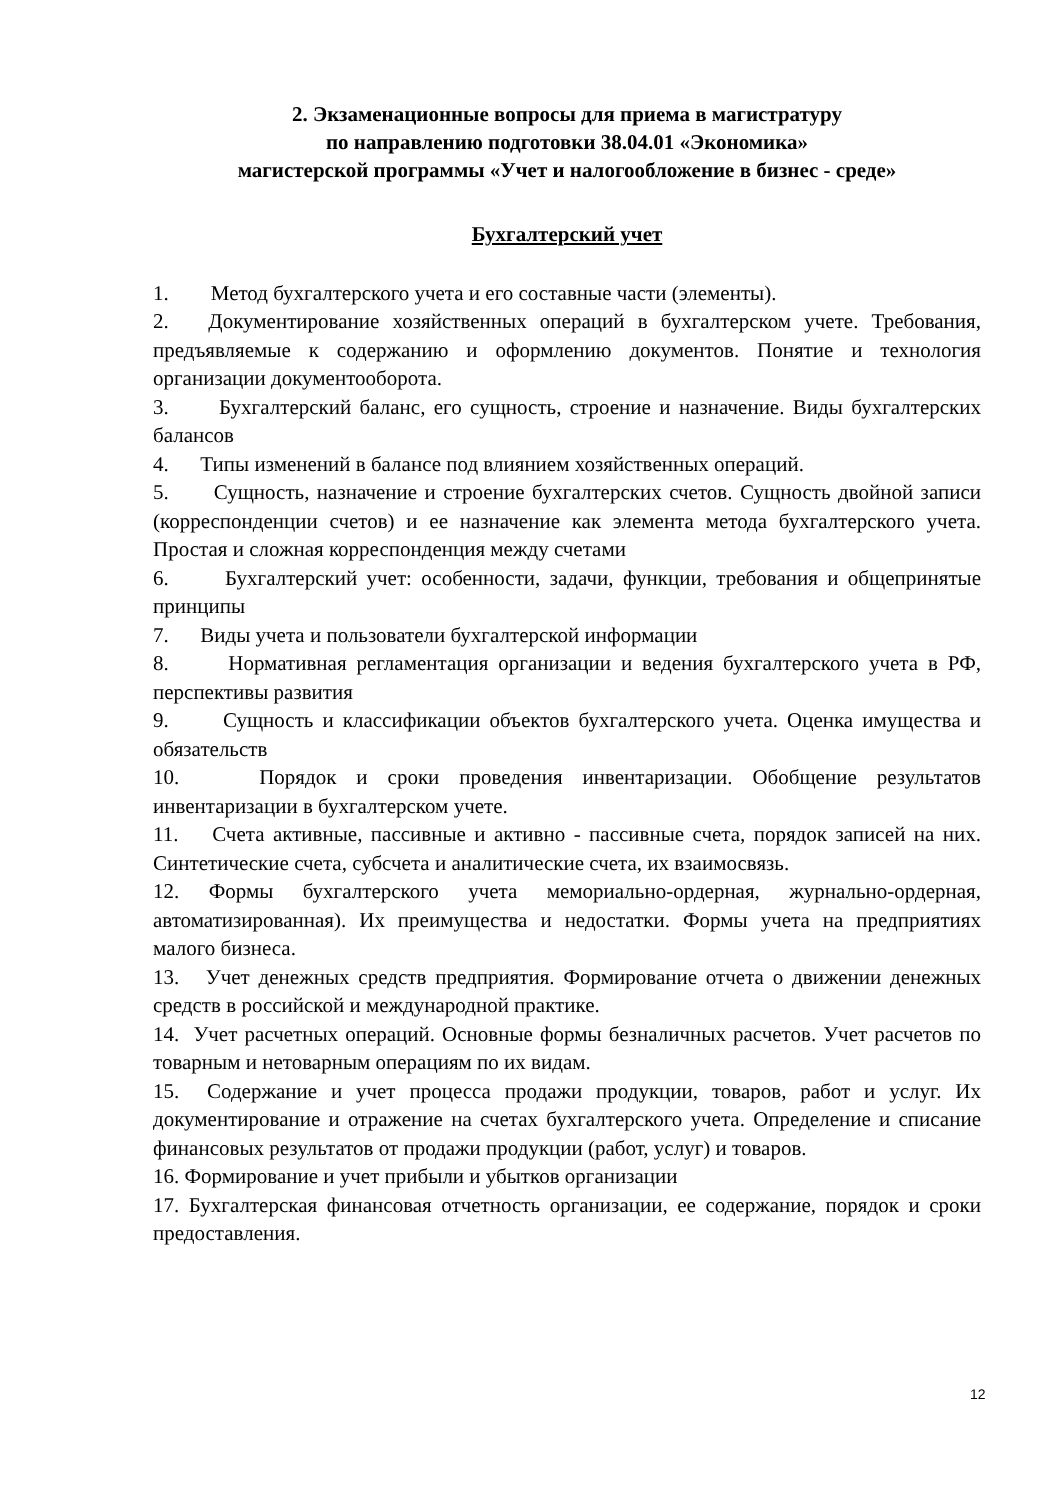2. Экзаменационные вопросы для приема в магистратуру
по направлению подготовки 38.04.01 «Экономика»
магистерской программы «Учет и налогообложение в бизнес - среде»
Бухгалтерский учет
1. Метод бухгалтерского учета и его составные части (элементы).
2. Документирование хозяйственных операций в бухгалтерском учете. Требования, предъявляемые к содержанию и оформлению документов. Понятие и технология организации документооборота.
3. Бухгалтерский баланс, его сущность, строение и назначение. Виды бухгалтерских балансов
4. Типы изменений в балансе под влиянием хозяйственных операций.
5. Сущность, назначение и строение бухгалтерских счетов. Сущность двойной записи (корреспонденции счетов) и ее назначение как элемента метода бухгалтерского учета. Простая и сложная корреспонденция между счетами
6. Бухгалтерский учет: особенности, задачи, функции, требования и общепринятые принципы
7. Виды учета и пользователи бухгалтерской информации
8. Нормативная регламентация организации и ведения бухгалтерского учета в РФ, перспективы развития
9. Сущность и классификации объектов бухгалтерского учета. Оценка имущества и обязательств
10. Порядок и сроки проведения инвентаризации. Обобщение результатов инвентаризации в бухгалтерском учете.
11. Счета активные, пассивные и активно - пассивные счета, порядок записей на них. Синтетические счета, субсчета и аналитические счета, их взаимосвязь.
12. Формы бухгалтерского учета мемориально-ордерная, журнально-ордерная, автоматизированная). Их преимущества и недостатки. Формы учета на предприятиях малого бизнеса.
13. Учет денежных средств предприятия. Формирование отчета о движении денежных средств в российской и международной практике.
14. Учет расчетных операций. Основные формы безналичных расчетов. Учет расчетов по товарным и нетоварным операциям по их видам.
15. Содержание и учет процесса продажи продукции, товаров, работ и услуг. Их документирование и отражение на счетах бухгалтерского учета. Определение и списание финансовых результатов от продажи продукции (работ, услуг) и товаров.
16. Формирование и учет прибыли и убытков организации
17. Бухгалтерская финансовая отчетность организации, ее содержание, порядок и сроки предоставления.
12